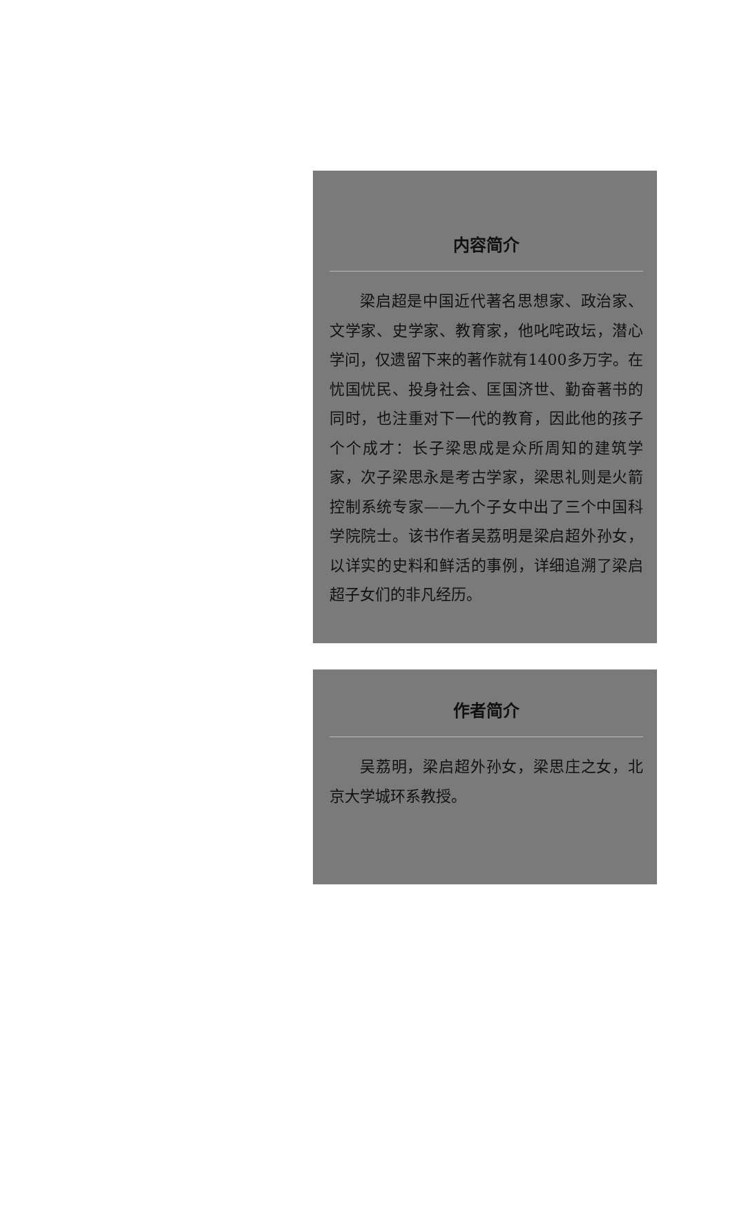内容简介
梁启超是中国近代著名思想家、政治家、文学家、史学家、教育家，他叱咤政坛，潜心学问，仅遗留下来的著作就有1400多万字。在忧国忧民、投身社会、匡国济世、勤奋著书的同时，也注重对下一代的教育，因此他的孩子个个成才：长子梁思成是众所周知的建筑学家，次子梁思永是考古学家，梁思礼则是火箭控制系统专家——九个子女中出了三个中国科学院院士。该书作者吴荔明是梁启超外孙女，以详实的史料和鲜活的事例，详细追溯了梁启超子女们的非凡经历。
作者简介
吴荔明，梁启超外孙女，梁思庄之女，北京大学城环系教授。